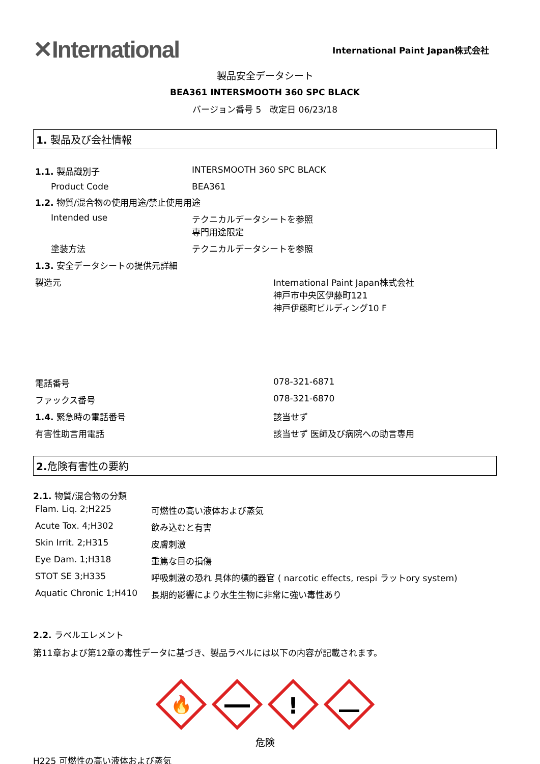✕International
International Paint Japan株式会社
製品安全データシート
BEA361 INTERSMOOTH 360 SPC BLACK
バージョン番号 5　改定日 06/23/18
1. 製品及び会社情報
| 1.1. 製品識別子 | INTERSMOOTH 360 SPC BLACK |
| Product Code | BEA361 |
| 1.2. 物質/混合物の使用用途/禁止使用用途 | |
| Intended use | テクニカルデータシートを参照 専門用途限定 |
| 塗装方法 | テクニカルデータシートを参照 |
| 1.3. 安全データシートの提供元詳細 | |
| 製造元 | International Paint Japan株式会社 神戸市中央区伊藤町121 神戸伊藤町ビルディング10 F |
| 電話番号 | 078-321-6871 |
| ファックス番号 | 078-321-6870 |
| 1.4. 緊急時の電話番号 | 該当せず |
| 有害性助言用電話 | 該当せず 医師及び病院への助言専用 |
2. 危険有害性の要約
2.1. 物質/混合物の分類
| Flam. Liq. 2;H225 | 可燃性の高い液体および蒸気 |
| Acute Tox. 4;H302 | 飲み込むと有害 |
| Skin Irrit. 2;H315 | 皮膚刺激 |
| Eye Dam. 1;H318 | 重篤な目の損傷 |
| STOT SE 3;H335 | 呼吸刺激の恐れ 具体的標的器官 ( narcotic effects, respi ラットory system) |
| Aquatic Chronic 1;H410 | 長期的影響により水生生物に非常に強い毒性あり |
2.2. ラベルエレメント
第11章および第12章の毒性データに基づき、製品ラベルには以下の内容が記載されます。
🔥
!
危険
H225 可燃性の高い液体および蒸気